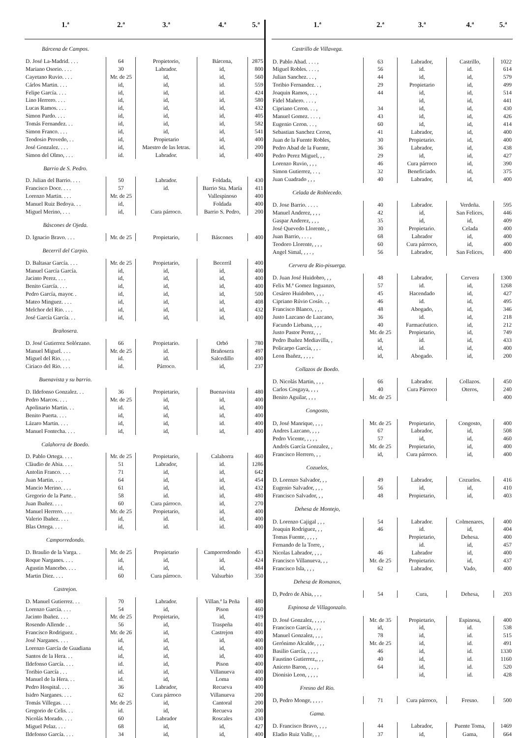| 1.ª | 2.ª | 3.ª | 4.ª | 5.ª |
| --- | --- | --- | --- | --- |
| Bárcena de Campos. | | | | |
| D. José La-Madrid. . . . | 64 | Propietorio, | Bárcena, | 2875 |
| Mariano Osorio. . . . | 30 | Labrador. | id, | 800 |
| Cayetano Ruvio. . . . | Mr. de 25 | id, | id, | 560 |
| Cárlos Martin. . . . | id, | id, | id. | 559 |
| Felipe García. . . . | id, | id, | id. | 424 |
| Lino Herrero. . . . | id, | id, | id, | 580 |
| Lucas Ramos. . . . | id, | id, | id, | 432 |
| Simon Pardo. . . . | id, | id, | id, | 405 |
| Tomás Fernandez. . . | id, | id, | id, | 582 |
| Simon Franco. . . . | id, | id, | id, | 541 |
| Teodosio Provedo, . . | id, | Propietario | id, | 400 |
| José Gonzalez. . . . | id, | Maestro de las letras. | id, | 200 |
| Simon del Olmo, . . . | id. | Labrador. | id, | 400 |
| Barrio de S. Pedro. | | | | |
| D. Julian del Barrio. . . . | 50 | Labrador. | Foldada, | 430 |
| Francisco Doce. . . . | 57 | id. | Barrio Sta. María | 411 |
| Lorenzo Martin. . . . | Mr. de 25 | | Vallespinoso | 400 |
| Manuel Ruiz Bedoya. . . | id, | | Foldada | 400 |
| Miguel Merino, . . . | id, | Cura párroco. | Barrio S. Pedro, | 200 |
| Báscones de Ojeda. | | | | |
| D. Ignacio Bravo. . . . | Mr. de 25 | Propietario, | Báscones | 400 |
| Becerril del Carpio. | | | | |
| D. Baltasar García. . . . | Mr. de 25 | Propietario, | Becerril | 400 |
| Manuel García García. | id, | id, | id, | 400 |
| Jacinto Perez. . . . | id, | id, | id, | 400 |
| Benito García. . . . | id, | id, | id, | 400 |
| Pedro García, mayor. . | id, | id, | id, | 500 |
| Mateo Minguez. . . . | id, | id, | id, | 408 |
| Melchor del Rio. . . . | id, | id, | id, | 432 |
| José García García. . . | id, | id, | id, | 400 |
| Brañosera. | | | | |
| D. José Gutierrez Solórzano. | 66 | Propietario. | Orbó | 780 |
| Manuel Miguel. . . . | Mr. de 25 | id. | Brañosera | 497 |
| Miguel del Rio. . . . | id. | id. | Salcedillo | 400 |
| Ciriaco del Rio. . . . | id. | Párroco. | id, | 237 |
| Buenavista y su barrio. | | | | |
| D. Ildefonso Gonzalez. . . | 36 | Propietario, | Buenavista | 480 |
| Pedro Marcos. . . . | Mr. de 25 | id, | id, | 400 |
| Apolinario Martin. . . | id. | id, | id, | 400 |
| Benito Puerta. . . . | id, | id, | id, | 400 |
| Lázaro Martin. . . . | id, | id, | id. | 400 |
| Manuel Fontecha. . . . | id, | id, | id, | 400 |
| Calahorra de Boedo. | | | | |
| D. Pablo Ortega. . . . | Mr. de 25 | Propietario, | Calahorra | 460 |
| Clàudio de Abia. . . . | 51 | Labrador, | id. | 1286 |
| Antolin Franco. . . . | 71 | id, | id, | 642 |
| Juan Martin. . . . | 64 | id, | id, | 454 |
| Mancio Merino. . . . | 61 | id, | id, | 432 |
| Gregorio de la Parte. . | 58 | id. | id, | 480 |
| Juan Ibañez. . . . | 60 | Cura párroco. | id, | 270 |
| Manuel Herrero. . . . | Mr. de 25 | Propietario, | id, | 400 |
| Valerio Ibañez. . . . | id, | id. | id, | 400 |
| Blas Ortega. . . . | id, | id. | id. | 400 |
| Camporredondo. | | | | |
| D. Braulio de la Varga. . | Mr. de 25 | Propietario | Camporredondo | 453 |
| Roque Narganes. . . . | id, | id, | id, | 424 |
| Agustin Mancebo. . . . | id, | id, | id, | 484 |
| Martin Diez. . . . | 60 | Cura párroco. | Valsurbio | 350 |
| Castrejon. | | | | |
| D. Manuel Gutierrez. . . | 70 | Labrador. | Villan.ª la Peña | 480 |
| Lorenzo García. . . . | 54 | id, | Pison | 460 |
| Jacinto Ibañez. . . . | Mr. de 25 | Propietario, | id, | 419 |
| Rosendo Allende . . | 56 | id, | Traspeña | 401 |
| Francisco Rodriguez. . | Mr. de 26 | id, | Castrejon | 400 |
| José Narganes. . . . | id, | id, | id, | 400 |
| Lorenzo García de Guadiana | id, | id, | id, | 400 |
| Santos de la Hera. . . | id, | id, | id, | 400 |
| Ildefonso García. . . . | id. | id, | Pison | 400 |
| Toribio García . . . | id. | id, | Villanueva | 400 |
| Manuel de la Hera. . . | id. | id, | Loma | 400 |
| Pedro Hospital. . . . | 36 | Labrador, | Recueva | 400 |
| Isidro Narganes. . . . | 62 | Cura párroco | Villanueva | 200 |
| Tomás Villegas. . . . | Mr. de 25 | id, | Cantoral | 200 |
| Gregorio de Celis. . . | id. | id, | Recueva | 200 |
| Nicolás Morado. . . . | 60 | Labrador | Roscales | 430 |
| Miguel Pelaz. . . . | 68 | id, | id, | 427 |
| Ildefonso García. . . . | 34 | id, | id, | 400 |
| 1.ª | 2.ª | 3.ª | 4.ª | 5.ª |
| --- | --- | --- | --- | --- |
| Castrillo de Villavega. | | | | |
| D. Pablo Abad. . . . , | 63 | Labrador, | Castrillo, | 1022 |
| Miguel Robles. . . . , | 56 | id. | id. | 614 |
| Julian Sanchez. . . , | 44 | id, | id, | 579 |
| Toribio Fernandez. . , | 29 | Propietario | id, | 499 |
| Joaquin Ramos, . . , | 44 | id, | id, | 514 |
| Fidel Mañero. . . . , | | id, | id, | 441 |
| Cipriano Ceron. . . , | 34 | id, | id, | 430 |
| Manuel Gomez. . . . , | 43 | id, | id, | 426 |
| Eugenio Ceron. . . , | 60 | id, | id, | 414 |
| Sebastian Sanchez Ceron, | 41 | Labrador, | id, | 400 |
| Juan de la Fuente Robles, | 30 | Propietario. | id, | 400 |
| Pedro Abad de la Fuente, | 36 | Labrador, | id, | 438 |
| Pedro Perez Miguel, , , | 29 | id, | id, | 427 |
| Lorenzo Ruvio, , , , | 46 | Cura párroco | id, | 390 |
| Simon Gutierrez, . . , | 32 | Beneficiado. | id, | 375 |
| Juan Cuadrado , , , | 40 | Labrador, | id, | 400 |
| Celada de Roblecedo. | | | | |
| D. Jose Barrio. . . . . | 40 | Labrador. | Verdeña. | 595 |
| Manuel Anderez, , , , | 42 | id, | San Felices, | 446 |
| Gaspar Anderez, , , , | 35 | id, | id, | 409 |
| José Quevedo Llorente, , | 30 | Propietario. | Celada | 400 |
| Juan Barrio, . . . , | 68 | Labrador | id, | 400 |
| Teodoro Llorente, , , , | 60 | Cura párroco, | id, | 400 |
| Angel Simal, , , . , | 56 | Labrador, | San Felices, | 400 |
| Cervera de Rio-pisuerga. | | | | |
| D. Juan José Huidobro, , , | 48 | Labrador, | Cervera | 1300 |
| Felix M.ª Gomez Inguanzo, | 57 | id. | id, | 1268 |
| Cesáreo Huidobro, , , , | 45 | Hacendado | id, | 427 |
| Cipriano Rúvio Cosío. . , | 46 | id. | id, | 495 |
| Francisco Blanco, , , , | 48 | Abogado, | id, | 346 |
| Justo Lazcano de Lazcano, | 36 | id. | id, | 218 |
| Facundo Liebana, , , , | 40 | Farmacéutico. | id, | 212 |
| Justo Pastor Perez, , , | Mr. de 25 | Propietario, | id, | 749 |
| Pedro Ibañez Mediavilla, , | id, | id. | id, | 433 |
| Policarpo García, , , . | id, | id. | id, | 400 |
| Leon Ibañez, , , , , | id, | Abogado. | id, | 200 |
| Collazos de Boedo. | | | | |
| D. Nicolás Martin, , , , | 66 | Labrador. | Collazos. | 450 |
| Carlos Cosgaya, , , , | 40 | Cura Párroco | Oteros, | 240 |
| Benito Aguilar, , , , | Mr. de 25 | | | 400 |
| Congosto, | | | | |
| D, José Manrique, , , , | Mr. de 25 | Propietario, | Congosto, | 400 |
| Andres Lazcano, , , , | 67 | Labrador, | id, | 508 |
| Pedro Vicente, , , , , | 57 | id, | id, | 460 |
| Andrés García Gonzalez, , | Mr. de 25 | Propietario, | id, | 400 |
| Francisco Herrero, , , | id, | Cura párroco. | id, | 400 |
| Cozuelos, | | | | |
| D. Lorenzo Salvador, , , | 49 | Labrador, | Cozuelos. | 416 |
| Eugenio Salvador, , , , | 56 | id, | id, | 410 |
| Francisco Salvador, , , | 48 | Propietario, | id, | 403 |
| Dehesa de Montejo, | | | | |
| D. Lorenzo Cajigal , , , | 54 | Labrador. | Colmenares, | 400 |
| Joaquin Rodriguez, , , | 46 | id. | id, | 404 |
| Tomas Fuente, , , , , | | Propietario, | Dehesa. | 400 |
| Fernando de la Torre, , | | id. | id, | 457 |
| Nicolas Labrador, , , , | 46 | Labrador | id, | 400 |
| Francisco Villanueva, , , | Mr. de 25 | Propietario. | id, | 437 |
| Francisco Isla, , , , | 62 | Labrador, | Vado, | 400 |
| Dehesa de Romanos, | | | | |
| D, Pedro de Abia, , , , | 54 | Cura, | Dehesa, | 203 |
| Espinosa de Villagonzalo. | | | | |
| D. José Gonzalez, , , , , | Mr. de 35 | Propietario, | Espinosa, | 400 |
| Francisco García, , , , | id, | id, | id. | 538 |
| Manuel Gonzalez, , , , | 78 | id, | id. | 515 |
| Gerónimo Alcalde, , , , | Mr. de 25 | id, | id. | 491 |
| Basilio García, , , , , | 46 | id, | id. | 1330 |
| Faustino Gutierrez,, , , | 40 | id, | id. | 1160 |
| Aniceto Baron, , , , , | 64 | id, | id. | 520 |
| Dionisio Leon, , , , , | | id, | id. | 428 |
| Fresno del Rio. | | | | |
| D, Pedro Monge, , , , . | 71 | Cura párroco, | Fresno. | 500 |
| Gama. | | | | |
| D. Francisco Bravo, , , , | 44 | Labrador, | Puente Toma, | 1469 |
| Eladio Ruiz Valle, , , | 37 | id, | Gama, | 664 |